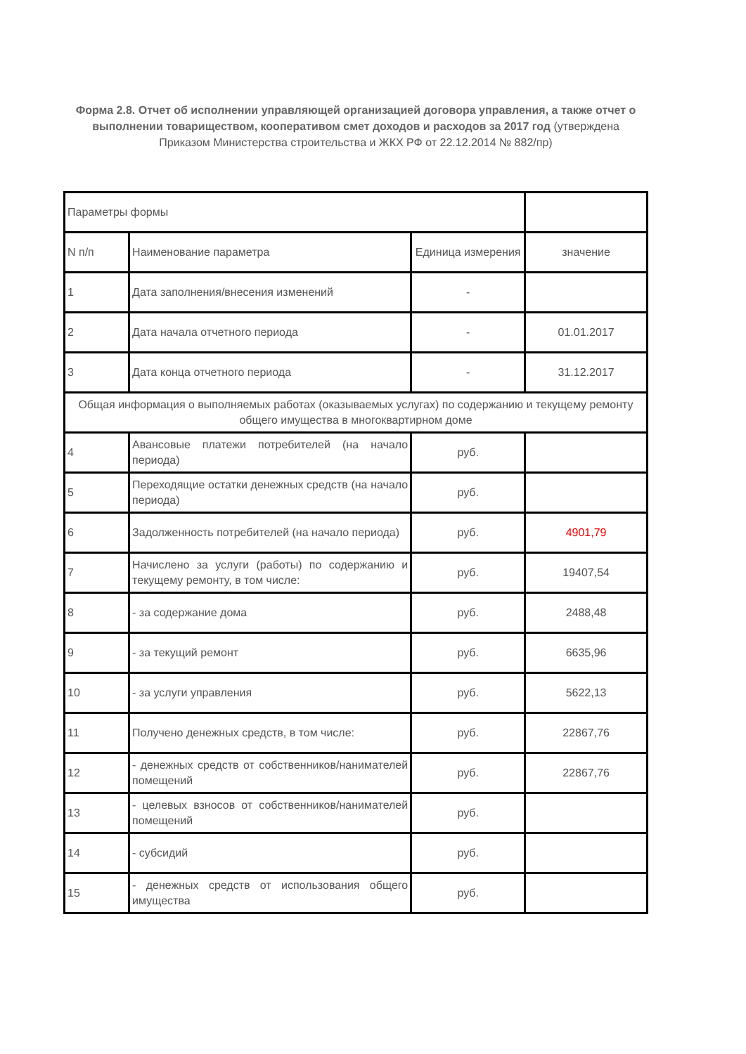Форма 2.8. Отчет об исполнении управляющей организацией договора управления, а также отчет о выполнении товариществом, кооперативом смет доходов и расходов за 2017 год (утверждена Приказом Министерства строительства и ЖКХ РФ от 22.12.2014 № 882/пр)
| Параметры формы | | | |
| N п/п | Наименование параметра | Единица измерения | значение |
| 1 | Дата заполнения/внесения изменений | - | |
| 2 | Дата начала отчетного периода | - | 01.01.2017 |
| 3 | Дата конца отчетного периода | - | 31.12.2017 |
| Общая информация о выполняемых работах (оказываемых услугах) по содержанию и текущему ремонту общего имущества в многоквартирном доме | | | |
| 4 | Авансовые платежи потребителей (на начало периода) | руб. | |
| 5 | Переходящие остатки денежных средств (на начало периода) | руб. | |
| 6 | Задолженность потребителей (на начало периода) | руб. | 4901,79 |
| 7 | Начислено за услуги (работы) по содержанию и текущему ремонту, в том числе: | руб. | 19407,54 |
| 8 | - за содержание дома | руб. | 2488,48 |
| 9 | - за текущий ремонт | руб. | 6635,96 |
| 10 | - за услуги управления | руб. | 5622,13 |
| 11 | Получено денежных средств, в том числе: | руб. | 22867,76 |
| 12 | - денежных средств от собственников/нанимателей помещений | руб. | 22867,76 |
| 13 | - целевых взносов от собственников/нанимателей помещений | руб. | |
| 14 | - субсидий | руб. | |
| 15 | - денежных средств от использования общего имущества | руб. | |